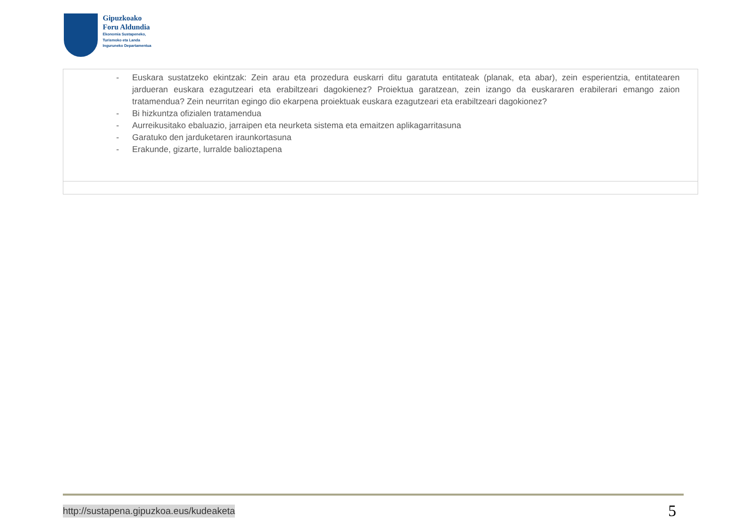Gipuzkoako
Foru Aldundia
Ekonomia Sustapeneko,
Turismoko eta Landa
Inguruneko Departamentua
| - Euskara sustatzeko ekintzak: Zein arau eta prozedura euskarri ditu garatuta entitateak (planak, eta abar), zein esperientzia, entitatearen jardueran euskara ezagutzeari eta erabiltzeari dagokienez? Proiektua garatzean, zein izango da euskararen erabilerari emango zaion tratamendua? Zein neurritan egingo dio ekarpena proiektuak euskara ezagutzeari eta erabiltzeari dagokionez? - Bi hizkuntza ofizialen tratamendua - Aurreikusitako ebaluazio, jarraipen eta neurketa sistema eta emaitzen aplikagarritasuna - Garatuko den jarduketaren iraunkortasuna - Erakunde, gizarte, lurralde balioztapena |
http://sustapena.gipuzkoa.eus/kudeaketa 5